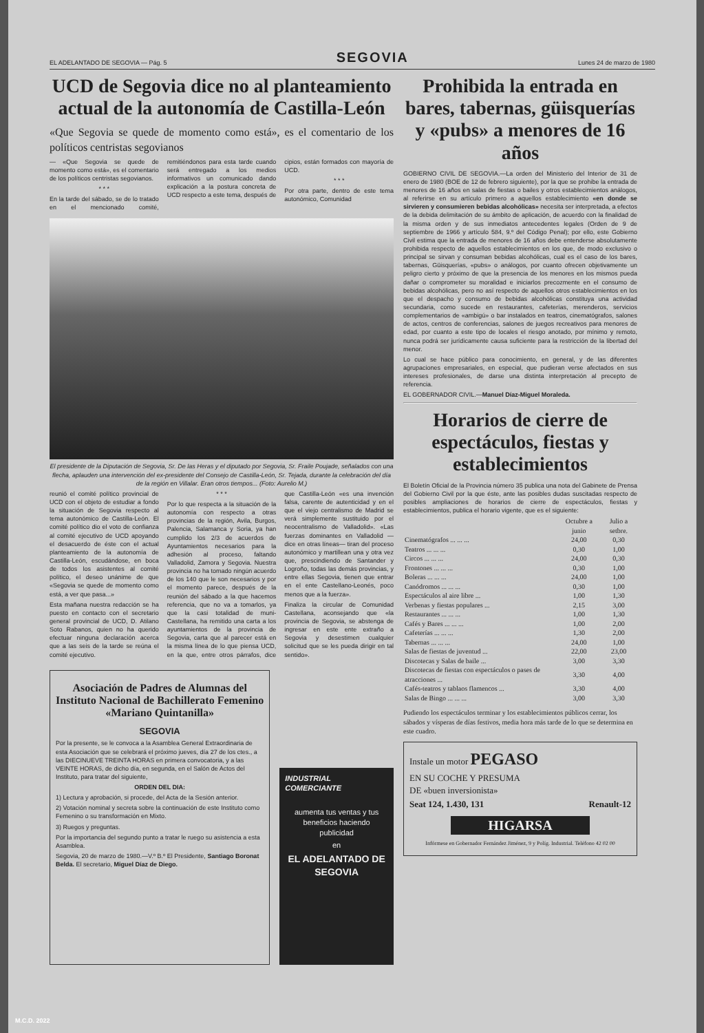EL ADELANTADO DE SEGOVIA — Pág. 5 SEGOVIA Lunes 24 de marzo de 1980
UCD de Segovia dice no al planteamiento actual de la autonomía de Castilla-León
«Que Segovia se quede de momento como está», es el comentario de los políticos centristas segovianos
— «Que Segovia se quede de momento como está», es el comentario de los políticos centristas segovianos.
* * *
En la tarde del sábado, se de lo tratado en el mencionado comité, remitiéndonos para esta tarde cuando será entregado a los medios informativos un comunicado dando explicación a la postura concreta de UCD respecto a este tema, después de cipios, están formados con mayoría de UCD.
* * *
Por otra parte, dentro de este tema autonómico, Comunidad
El presidente de la Diputación de Segovia, Sr. De las Heras y el diputado por Segovia, Sr. Fraile Poujade, señalados con una flecha, aplauden una intervención del ex-presidente del Consejo de Castilla-León, Sr. Tejada, durante la celebración del día de la región en Villalar. Eran otros tiempos... (Foto: Aurelio M.)
reunió el comité político provincial de UCD con el objeto de estudiar a fondo la situación de Segovia respecto al tema autonómico de Castilla-León. El comité político dio el voto de confianza al comité ejecutivo de UCD apoyando el desacuerdo de éste con el actual planteamiento de la autonomía de Castilla-León, escudándose, en boca de todos los asistentes al comité político, el deseo unánime de que «Segovia se quede de momento como está, a ver que pasa...»
Esta mañana nuestra redacción se ha puesto en contacto con el secretario general provincial de UCD, D. Atilano Soto Rabanos, quien no ha querido efectuar ninguna declaración acerca que a las seis de la tarde se reúna el comité ejecutivo.
* * *
Por lo que respecta a la situación de la autonomía con respecto a otras provincias de la región, Avila, Burgos, Palencia, Salamanca y Soria, ya han cumplido los 2/3 de acuerdos de Ayuntamientos necesarios para la adhesión al proceso, faltando Valladolid, Zamora y Segovia. Nuestra provincia no ha tomado ningún acuerdo de los 140 que le son necesarios y por el momento parece, después de la reunión del sábado a la que hacemos referencia, que no va a tomarlos, ya que la casi totalidad de muni- Castellana, ha remitido una carta a los ayuntamientos de la provincia de Segovia, carta que al parecer está en la misma línea de lo que piensa UCD, en la que, entre otros párrafos, dice que Castilla-León «es una invención falsa, carente de autenticidad y en el que el viejo centralismo de Madrid se verá simplemente sustituido por el neocentralismo de Valladolid». «Las fuerzas dominantes en Valladolid —dice en otras líneas— tiran del proceso autonómico y martillean una y otra vez que, prescindiendo de Santander y Logroño, todas las demás provincias, y entre ellas Segovia, tienen que entrar en el ente Castellano-Leonés, poco menos que a la fuerza».
Finaliza la circular de Comunidad Castellana, aconsejando que «la provincia de Segovia, se abstenga de ingresar en este ente extraño a Segovia y desestimen cualquier solicitud que se les pueda dirigir en tal sentido».
Asociación de Padres de Alumnas del Instituto Nacional de Bachillerato Femenino «Mariano Quintanilla»
SEGOVIA
Por la presente, se le convoca a la Asamblea General Extraordinaria de esta Asociación que se celebrará el próximo jueves, día 27 de los ctes., a las DIECINUEVE TREINTA HORAS en primera convocatoria, y a las VEINTE HORAS, de dicho día, en segunda, en el Salón de Actos del Instituto, para tratar del siguiente,
ORDEN DEL DIA:
1) Lectura y aprobación, si procede, del Acta de la Sesión anterior.
2) Votación nominal y secreta sobre la continuación de este Instituto como Femenino o su transformación en Mixto.
3) Ruegos y preguntas.
Por la importancia del segundo punto a tratar le ruego su asistencia a esta Asamblea.
Segovia, 20 de marzo de 1980.—V.º B.º El Presidente, Santiago Boronat Belda. El secretario, Miguel Díaz de Diego.
INDUSTRIAL
COMERCIANTE
aumenta tus ventas y tus beneficios haciendo publicidad
en
EL ADELANTADO DE SEGOVIA
Prohibida la entrada en bares, tabernas, güisquerías y «pubs» a menores de 16 años
GOBIERNO CIVIL DE SEGOVIA.—La orden del Ministerio del Interior de 31 de enero de 1980 (BOE de 12 de febrero siguiente), por la que se prohibe la entrada de menores de 16 años en salas de fiestas o bailes y otros establecimientos análogos, al referirse en su artículo primero a aquellos establecimiento «en donde se sirvieren y consumieren bebidas alcohólicas» necesita ser interpretada, a efectos de la debida delimitación de su ámbito de aplicación, de acuerdo con la finalidad de la misma orden y de sus inmediatos antecedentes legales (Orden de 9 de septiembre de 1966 y artículo 584, 9.º del Código Penal); por ello, este Gobierno Civil estima que la entrada de menores de 16 años debe entenderse absolutamente prohibida respecto de aquellos establecimientos en los que, de modo exclusivo o principal se sirvan y consuman bebidas alcohólicas, cual es el caso de los bares, tabernas, Güisquerías, «pubs» o análogos, por cuanto ofrecen objetivamente un peligro cierto y próximo de que la presencia de los menores en los mismos pueda dañar o comprometer su moralidad e iniciarlos precozmente en el consumo de bebidas alcohólicas, pero no así respecto de aquellos otros establecimientos en los que el despacho y consumo de bebidas alcohólicas constituya una actividad secundaria, como sucede en restaurantes, cafeterías, merenderos, servicios complementarios de «ambigú» o bar instalados en teatros, cinematógrafos, salones de actos, centros de conferencias, salones de juegos recreativos para menores de edad, por cuanto a este tipo de locales el riesgo anotado, por mínimo y remoto, nunca podrá ser jurídicamente causa suficiente para la restricción de la libertad del menor.
Lo cual se hace público para conocimiento, en general, y de las diferentes agrupaciones empresariales, en especial, que pudieran verse afectados en sus intereses profesionales, de darse una distinta interpretación al precepto de referencia.
EL GOBERNADOR CIVIL.—Manuel Díaz-Miguel Moraleda.
Horarios de cierre de espectáculos, fiestas y establecimientos
El Boletín Oficial de la Provincia número 35 publica una nota del Gabinete de Prensa del Gobierno Civil por la que éste, ante las posibles dudas suscitadas respecto de posibles ampliaciones de horarios de cierre de espectáculos, fiestas y establecimientos, publica el horario vigente, que es el siguiente:
| | Octubre a junio | Julio a setbre. |
| --- | --- | --- |
| Cinematógrafos ... ... ... | 24,00 | 0,30 |
| Teatros ... ... ... | 0,30 | 1,00 |
| Circos ... ... ... | 24,00 | 0,30 |
| Frontones ... ... ... | 0,30 | 1,00 |
| Boleras ... ... ... | 24,00 | 1,00 |
| Canódromos ... ... ... | 0,30 | 1,00 |
| Espectáculos al aire libre ... | 1,00 | 1,30 |
| Verbenas y fiestas populares ... | 2,15 | 3,00 |
| Restaurantes ... ... ... | 1,00 | 1,30 |
| Cafés y Bares ... ... ... | 1,00 | 2,00 |
| Cafeterías ... ... ... | 1,30 | 2,00 |
| Tabernas ... ... ... | 24,00 | 1,00 |
| Salas de fiestas de juventud ... | 22,00 | 23,00 |
| Discotecas y Salas de baile ... | 3,00 | 3,30 |
| Discotecas de fiestas con espectáculos o pases de atracciones ... | 3,30 | 4,00 |
| Cafés-teatros y tablaos flamencos ... | 3,30 | 4,00 |
| Salas de Bingo ... ... ... | 3,00 | 3,30 |
Pudiendo los espectáculos terminar y los establecimientos públicos cerrar, los sábados y vísperas de días festivos, media hora más tarde de lo que se determina en este cuadro.
Instale un motor PEGASO
EN SU COCHE Y PRESUMA
DE «buen inversionista»
Seat 124, 1.430, 131 Renault-12
HIGARSA
Infórmese en Gobernador Fernández Jiménez, 9 y Políg. Industrial. Teléfono 42 02 00
M.C.D. 2022